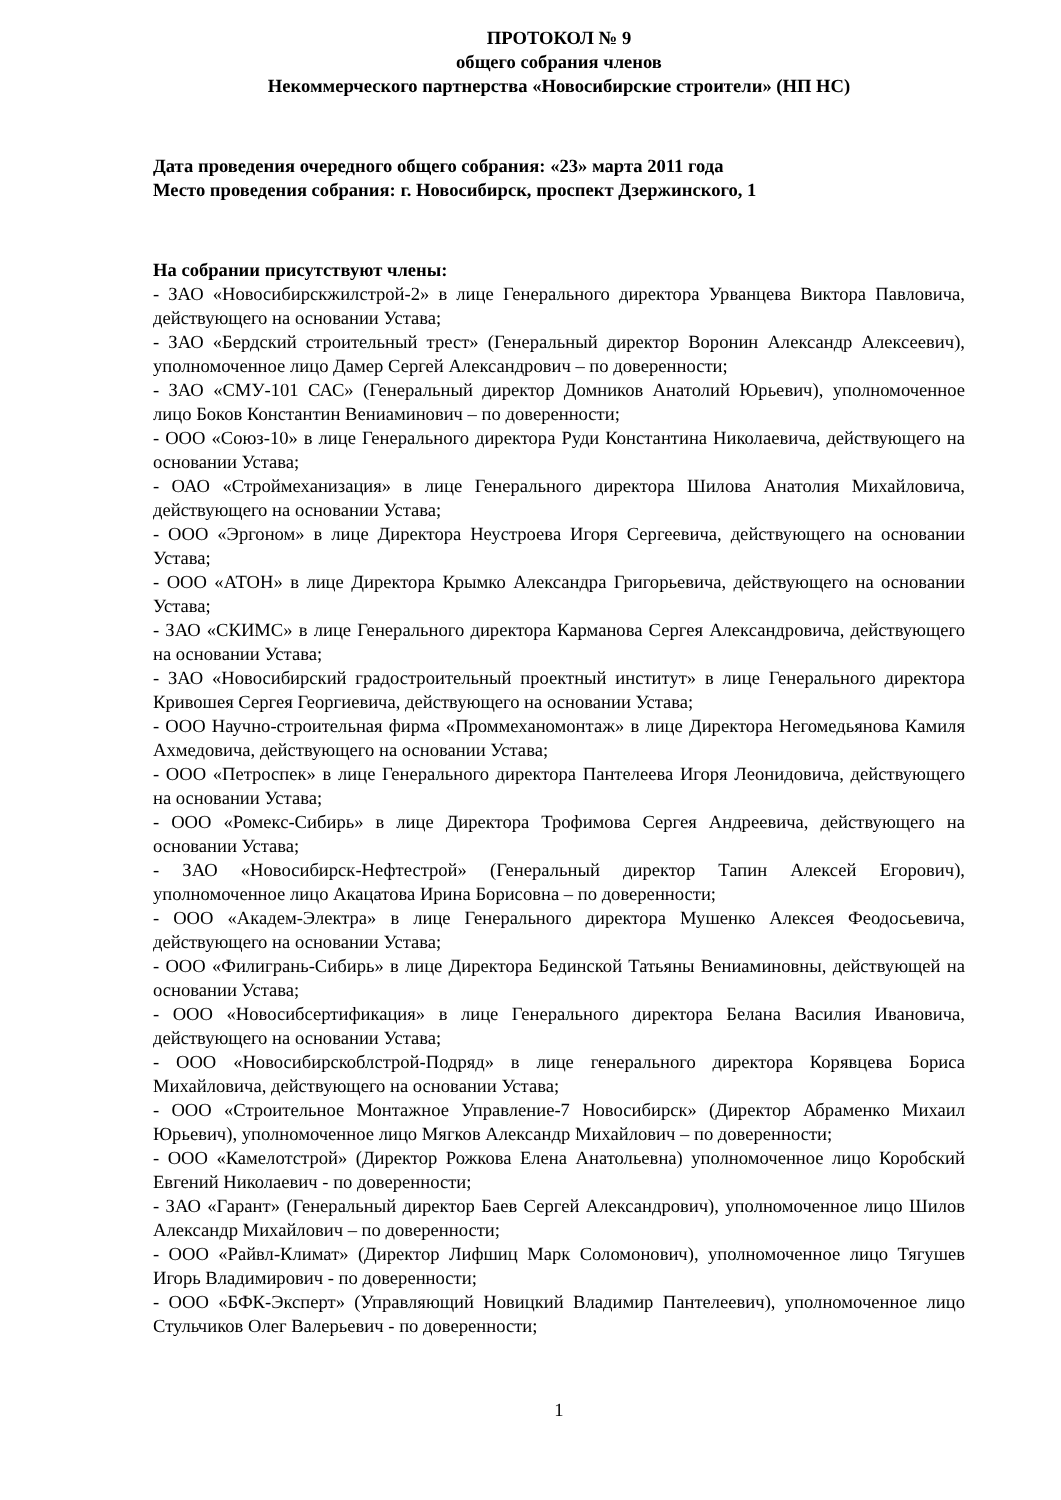ПРОТОКОЛ № 9
общего собрания членов
Некоммерческого партнерства «Новосибирские строители» (НП НС)
Дата проведения очередного общего собрания: «23» марта 2011 года
Место проведения собрания: г. Новосибирск, проспект Дзержинского, 1
На собрании присутствуют члены:
- ЗАО «Новосибирскжилстрой-2» в лице Генерального директора Урванцева Виктора Павловича, действующего на основании Устава;
- ЗАО «Бердский строительный трест» (Генеральный директор Воронин Александр Алексеевич), уполномоченное лицо Дамер Сергей Александрович – по доверенности;
- ЗАО «СМУ-101 САС» (Генеральный директор Домников Анатолий Юрьевич), уполномоченное лицо Боков Константин Вениаминович – по доверенности;
- ООО «Союз-10» в лице Генерального директора Руди Константина Николаевича, действующего на основании Устава;
- ОАО «Строймеханизация» в лице Генерального директора Шилова Анатолия Михайловича, действующего на основании Устава;
- ООО «Эргоном» в лице Директора Неустроева Игоря Сергеевича, действующего на основании Устава;
- ООО «АТОН» в лице Директора Крымко Александра Григорьевича, действующего на основании Устава;
- ЗАО «СКИМС» в лице Генерального директора Карманова Сергея Александровича, действующего на основании Устава;
- ЗАО «Новосибирский градостроительный проектный институт» в лице Генерального директора Кривошея Сергея Георгиевича, действующего на основании Устава;
- ООО Научно-строительная фирма «Проммеханомонтаж» в лице Директора Негомедьянова Камиля Ахмедовича, действующего на основании Устава;
- ООО «Петроспек» в лице Генерального директора Пантелеева Игоря Леонидовича, действующего на основании Устава;
- ООО «Ромекс-Сибирь» в лице Директора Трофимова Сергея Андреевича, действующего на основании Устава;
- ЗАО «Новосибирск-Нефтестрой» (Генеральный директор Тапин Алексей Егорович), уполномоченное лицо Акацатова Ирина Борисовна – по доверенности;
- ООО «Академ-Электра» в лице Генерального директора Мушенко Алексея Феодосьевича, действующего на основании Устава;
- ООО «Филигрань-Сибирь» в лице Директора Бединской Татьяны Вениаминовны, действующей на основании Устава;
- ООО «Новосибсертификация» в лице Генерального директора Белана Василия Ивановича, действующего на основании Устава;
- ООО «Новосибирскоблстрой-Подряд» в лице генерального директора Корявцева Бориса Михайловича, действующего на основании Устава;
- ООО «Строительное Монтажное Управление-7 Новосибирск» (Директор Абраменко Михаил Юрьевич), уполномоченное лицо Мягков Александр Михайлович – по доверенности;
- ООО «Камелотстрой» (Директор Рожкова Елена Анатольевна) уполномоченное лицо Коробский Евгений Николаевич - по доверенности;
- ЗАО «Гарант» (Генеральный директор Баев Сергей Александрович), уполномоченное лицо Шилов Александр Михайлович – по доверенности;
- ООО «Райвл-Климат» (Директор Лифшиц Марк Соломонович), уполномоченное лицо Тягушев Игорь Владимирович - по доверенности;
- ООО «БФК-Эксперт» (Управляющий Новицкий Владимир Пантелеевич), уполномоченное лицо Стульчиков Олег Валерьевич - по доверенности;
1